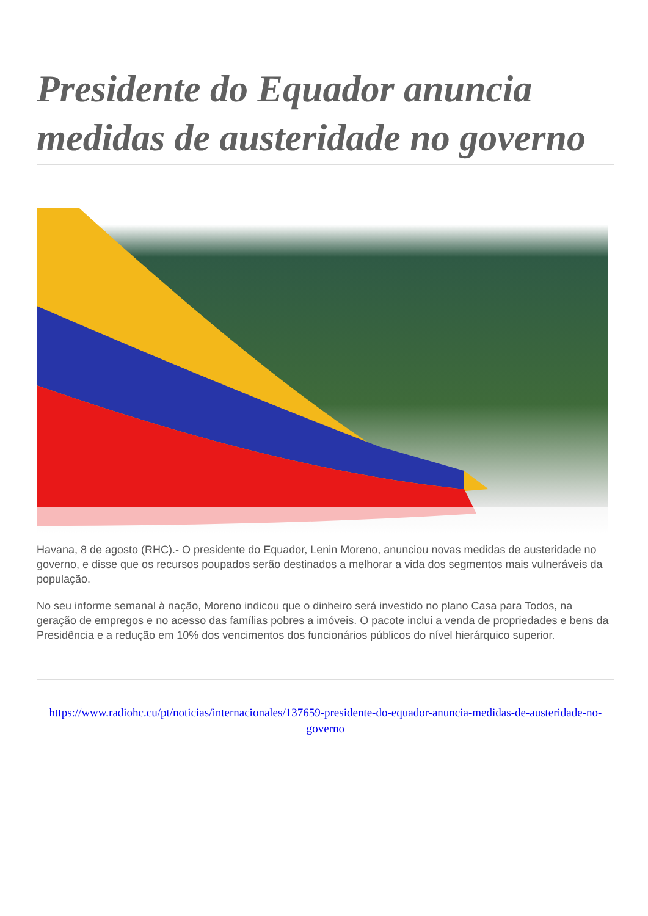Presidente do Equador anuncia medidas de austeridade no governo
Havana, 8 de agosto (RHC).- O presidente do Equador, Lenin Moreno, anunciou novas medidas de austeridade no governo, e disse que os recursos poupados serão destinados a melhorar a vida dos segmentos mais vulneráveis da população.
No seu informe semanal à nação, Moreno indicou que o dinheiro será investido no plano Casa para Todos, na geração de empregos e no acesso das famílias pobres a imóveis. O pacote inclui a venda de propriedades e bens da Presidência e a redução em 10% dos vencimentos dos funcionários públicos do nível hierárquico superior.
https://www.radiohc.cu/pt/noticias/internacionales/137659-presidente-do-equador-anuncia-medidas-de-austeridade-no-governo